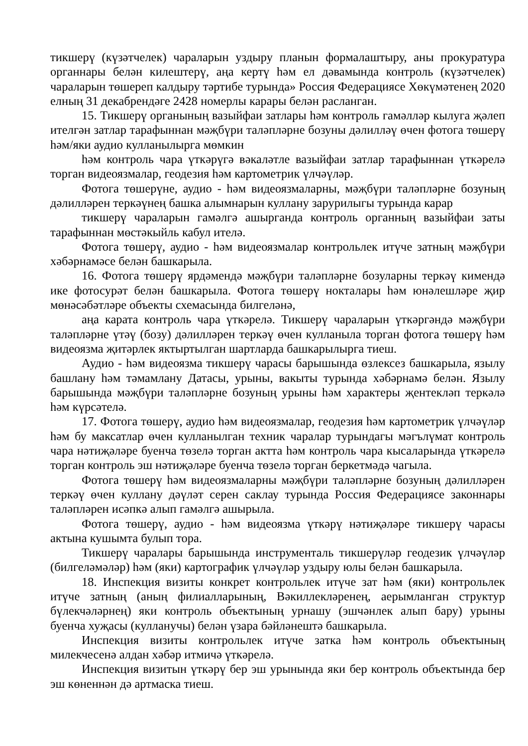тикшерү (күзәтчелек) чараларын уздыру планын формалаштыру, аны прокуратура органнары белән килештерү, аңа кертү һәм ел дәвамында контроль (күзәтчелек) чараларын төшереп калдыру тәртибе турында» Россия Федерациясе Хөкүмәтенең 2020 елның 31 декабрендәге 2428 номерлы карары белән расланган.
15. Тикшерү органының вазыйфаи затлары һәм контроль гамәлләр кылуга җәлеп ителгән затлар тарафыннан мәҗбүри таләпләрне бозуны дәлилләү өчен фотога төшерү һәм/яки аудио кулланылырга мөмкин
һәм контроль чара үткәрүгә вәкаләтле вазыйфаи затлар тарафыннан үткәрелә торган видеоязмалар, геодезия һәм картометрик үлчәүләр.
Фотога төшерүне, аудио - һәм видеоязмаларны, мәҗбүри таләпләрне бозуның дәлилләрен теркәүнең башка алымнарын куллану зарурилыгы турында карар
тикшерү чараларын гамәлгә ашырганда контроль органның вазыйфаи заты тарафыннан мөстәкыйль кабул ителә.
Фотога төшерү, аудио - һәм видеоязмалар контрольлек итүче затның мәҗбүри хәбәрнамәсе белән башкарыла.
16. Фотога төшерү ярдәмендә мәҗбүри таләпләрне бозуларны теркәү кимендә ике фотосурәт белән башкарыла. Фотога төшерү нокталары һәм юнәлешләре җир мөнәсәбәтләре объекты схемасында билгеләнә,
аңа карата контроль чара үткәрелә. Тикшерү чараларын үткәргәндә мәҗбүри таләпләрне үтәү (бозу) дәлилләрен теркәү өчен кулланыла торган фотога төшерү һәм видеоязма җитәрлек яктыртылган шартларда башкарылырга тиеш.
Аудио - һәм видеоязма тикшерү чарасы барышында өзлексез башкарыла, язылу башлану һәм тәмамлану Датасы, урыны, вакыты турында хәбәрнамә белән. Язылу барышында мәҗбүри таләпләрне бозуның урыны һәм характеры җентекләп теркәлә һәм күрсәтелә.
17. Фотога төшерү, аудио һәм видеоязмалар, геодезия һәм картометрик үлчәүләр һәм бу максатлар өчен кулланылган техник чаралар турындагы мәгълүмат контроль чара нәтиҗәләре буенча төзелә торган актта һәм контроль чара кысаларында үткәрелә торган контроль эш нәтиҗәләре буенча төзелә торган беркетмәдә чагыла.
Фотога төшерү һәм видеоязмаларны мәҗбүри таләпләрне бозуның дәлилләрен теркәү өчен куллану дәүләт серен саклау турында Россия Федерациясе законнары таләпләрен исәпкә алып гамәлгә ашырыла.
Фотога төшерү, аудио - һәм видеоязма үткәрү нәтиҗәләре тикшерү чарасы актына кушымта булып тора.
Тикшерү чаралары барышында инструменталь тикшерүләр геодезик үлчәүләр (билгеләмәләр) һәм (яки) картографик үлчәүләр уздыру юлы белән башкарыла.
18. Инспекция визиты конкрет контрольлек итүче зат һәм (яки) контрольлек итүче затның (аның филиалларының, Вәкиллекләренең, аерымланган структур бүлекчәләрнең) яки контроль объектының урнашу (эшчәнлек алып бару) урыны буенча хуҗасы (кулланучы) белән үзара бәйләнештә башкарыла.
Инспекция визиты контрольлек итүче затка һәм контроль объектының милекчесенә алдан хәбәр итмичә үткәрелә.
Инспекция визитын үткәрү бер эш урынында яки бер контроль объектында бер эш көненнән дә артмаска тиеш.